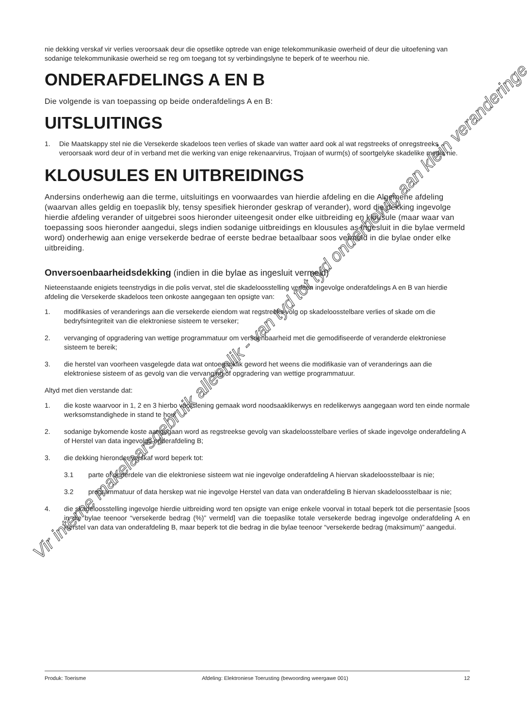nie dekking verskaf vir verlies veroorsaak deur die opsetlike optrede van enige telekommunikasie owerheid of deur die uitoefening van sodanige telekommunikasie owerheid se reg om toegang tot sy verbindingslyne te beperk of te weerhou nie.
ONDERAFDELINGS A EN B
Die volgende is van toepassing op beide onderafdelings A en B:
UITSLUITINGS
1. Die Maatskappy stel nie die Versekerde skadeloos teen verlies of skade van watter aard ook al wat regstreeks of onregstreeks veroorsaak word deur of in verband met die werking van enige rekenaarvirus, Trojaan of wurm(s) of soortgelyke skadelike media nie.
KLOUSULES EN UITBREIDINGS
Andersins onderhewig aan die terme, uitsluitings en voorwaardes van hierdie afdeling en die Algemene afdeling (waarvan alles geldig en toepaslik bly, tensy spesifiek hieronder geskrap of verander), word die dekking ingevolge hierdie afdeling verander of uitgebrei soos hieronder uiteengesit onder elke uitbreiding en klousule (maar waar van toepassing soos hieronder aangedui, slegs indien sodanige uitbreidings en klousules as ingesluit in die bylae vermeld word) onderhewig aan enige versekerde bedrae of eerste bedrae betaalbaar soos vermeld in die bylae onder elke uitbreiding.
Onversoenbaarheidsdekking (indien in die bylae as ingesluit vermeld)
Nieteenstaande enigiets teenstrydigs in die polis vervat, stel die skadeloosstelling verleen ingevolge onderafdelings A en B van hierdie afdeling die Versekerde skadeloos teen onkoste aangegaan ten opsigte van:
1. modifikasies of veranderings aan die versekerde eiendom wat regstreeks volg op skadeloosstelbare verlies of skade om die bedryfsintegriteit van die elektroniese sisteem te verseker;
2. vervanging of opgradering van wettige programmatuur om versoenbaarheid met die gemodifiseerde of veranderde elektroniese sisteem te bereik;
3. die herstel van voorheen vasgelegde data wat ontoeganklik geword het weens die modifikasie van of veranderings aan die elektroniese sisteem of as gevolg van die vervanging of opgradering van wettige programmatuur.
Altyd met dien verstande dat:
1. die koste waarvoor in 1, 2 en 3 hierbo voorsiening gemaak word noodsaaklikerwys en redelikerwys aangegaan word ten einde normale werksomstandighede in stand te hou;
2. sodanige bykomende koste aangegaan word as regstreekse gevolg van skadeloosstelbare verlies of skade ingevolge onderafdeling A of Herstel van data ingevolge onderafdeling B;
3. die dekking hieronder verskaf word beperk tot:
3.1 parte of onderdele van die elektroniese sisteem wat nie ingevolge onderafdeling A hiervan skadeloosstelbaar is nie;
3.2 programmatuur of data herskep wat nie ingevolge Herstel van data van onderafdeling B hiervan skadeloosstelbaar is nie;
4. die skadeloosstelling ingevolge hierdie uitbreiding word ten opsigte van enige enkele voorval in totaal beperk tot die persentasie [soos in die bylae teenoor “versekerde bedrag (%)” vermeld] van die toepaslike totale versekerde bedrag ingevolge onderafdeling A en Herstel van data van onderafdeling B, maar beperk tot die bedrag in die bylae teenoor “versekerde bedrag (maksimum)” aangedui.
Vir interne makelaarsgebruik alleenlik - van tyd tot tyd onderhewig aan klein veranderinge
Produk: Toerisme Afdeling: Elektroniese Toerusting (bewoording weergawe 001) 12